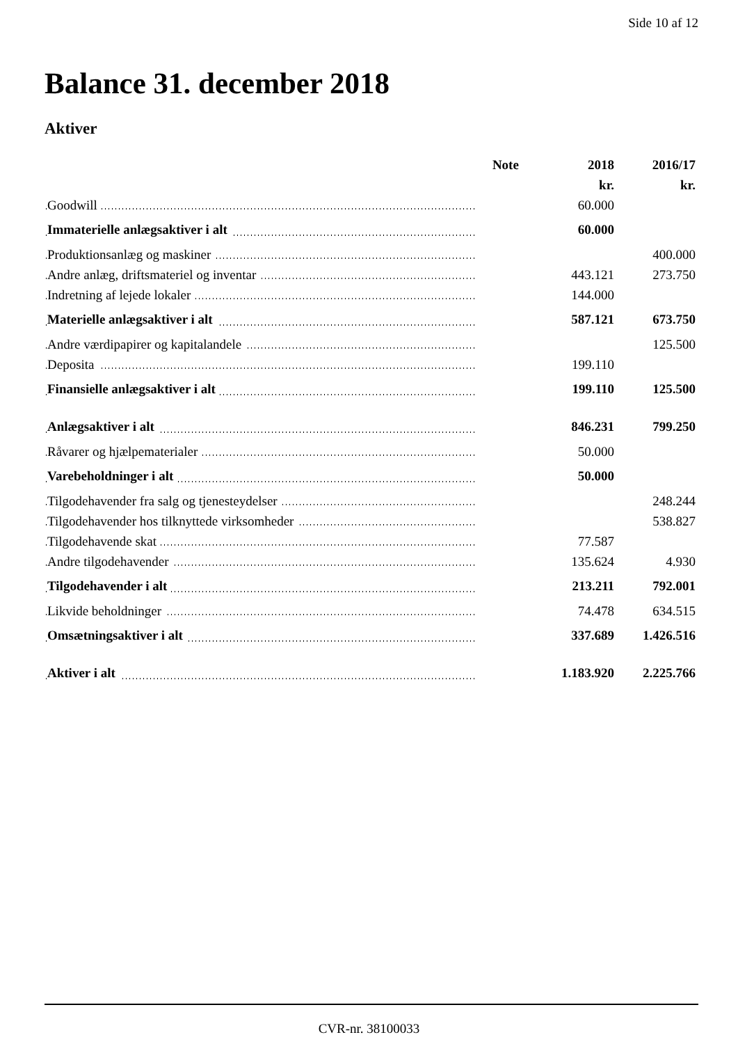Side 10 af 12
Balance 31. december 2018
Aktiver
| | Note | 2018 | 2016/17 |
| --- | --- | --- | --- |
| | | kr. | kr. |
| Goodwill | | 60.000 | |
| Immaterielle anlægsaktiver i alt | | 60.000 | |
| Produktionsanlæg og maskiner | | | 400.000 |
| Andre anlæg, driftsmateriel og inventar | | 443.121 | 273.750 |
| Indretning af lejede lokaler | | 144.000 | |
| Materielle anlægsaktiver i alt | | 587.121 | 673.750 |
| Andre værdipapirer og kapitalandele | | | 125.500 |
| Deposita | | 199.110 | |
| Finansielle anlægsaktiver i alt | | 199.110 | 125.500 |
| Anlægsaktiver i alt | | 846.231 | 799.250 |
| Råvarer og hjælpematerialer | | 50.000 | |
| Varebeholdninger i alt | | 50.000 | |
| Tilgodehavender fra salg og tjenesteydelser | | | 248.244 |
| Tilgodehavender hos tilknyttede virksomheder | | | 538.827 |
| Tilgodehavende skat | | 77.587 | |
| Andre tilgodehavender | | 135.624 | 4.930 |
| Tilgodehavender i alt | | 213.211 | 792.001 |
| Likvide beholdninger | | 74.478 | 634.515 |
| Omsætningsaktiver i alt | | 337.689 | 1.426.516 |
| Aktiver i alt | | 1.183.920 | 2.225.766 |
CVR-nr. 38100033